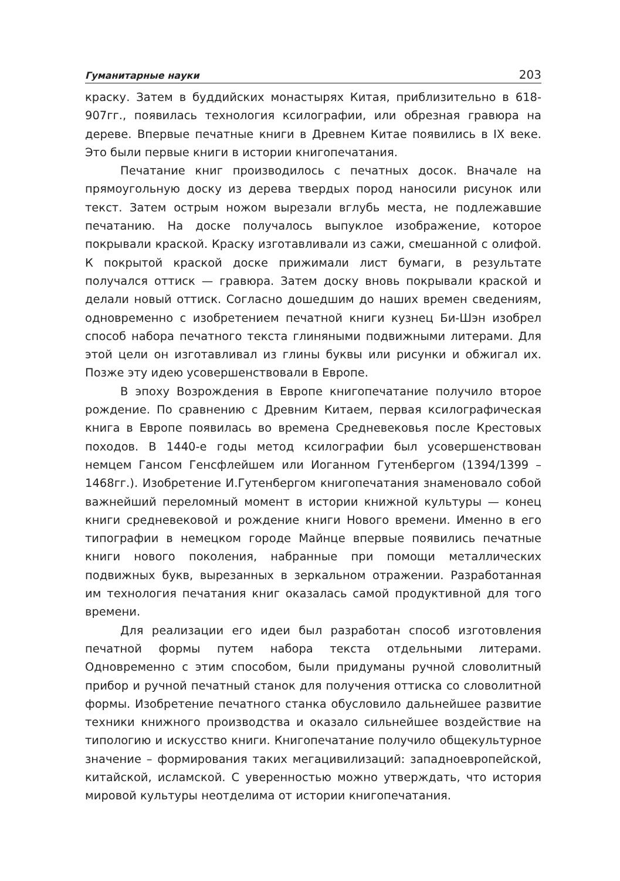Гуманитарные науки 203
краску. Затем в буддийских монастырях Китая, приблизительно в 618-907гг., появилась технология ксилографии, или обрезная гравюра на дереве. Впервые печатные книги в Древнем Китае появились в IX веке. Это были первые книги в истории книгопечатания.
Печатание книг производилось с печатных досок. Вначале на прямоугольную доску из дерева твердых пород наносили рисунок или текст. Затем острым ножом вырезали вглубь места, не подлежавшие печатанию. На доске получалось выпуклое изображение, которое покрывали краской. Краску изготавливали из сажи, смешанной с олифой. К покрытой краской доске прижимали лист бумаги, в результате получался оттиск — гравюра. Затем доску вновь покрывали краской и делали новый оттиск. Согласно дошедшим до наших времен сведениям, одновременно с изобретением печатной книги кузнец Би-Шэн изобрел способ набора печатного текста глиняными подвижными литерами. Для этой цели он изготавливал из глины буквы или рисунки и обжигал их. Позже эту идею усовершенствовали в Европе.
В эпоху Возрождения в Европе книгопечатание получило второе рождение. По сравнению с Древним Китаем, первая ксилографическая книга в Европе появилась во времена Средневековья после Крестовых походов. В 1440-е годы метод ксилографии был усовершенствован немцем Гансом Генсфлейшем или Иоганном Гутенбергом (1394/1399 – 1468гг.). Изобретение И.Гутенбергом книгопечатания знаменовало собой важнейший переломный момент в истории книжной культуры — конец книги средневековой и рождение книги Нового времени. Именно в его типографии в немецком городе Майнце впервые появились печатные книги нового поколения, набранные при помощи металлических подвижных букв, вырезанных в зеркальном отражении. Разработанная им технология печатания книг оказалась самой продуктивной для того времени.
Для реализации его идеи был разработан способ изготовления печатной формы путем набора текста отдельными литерами. Одновременно с этим способом, были придуманы ручной словолитный прибор и ручной печатный станок для получения оттиска со словолитной формы. Изобретение печатного станка обусловило дальнейшее развитие техники книжного производства и оказало сильнейшее воздействие на типологию и искусство книги. Книгопечатание получило общекультурное значение – формирования таких мегацивилизаций: западноевропейской, китайской, исламской. С уверенностью можно утверждать, что история мировой культуры неотделима от истории книгопечатания.